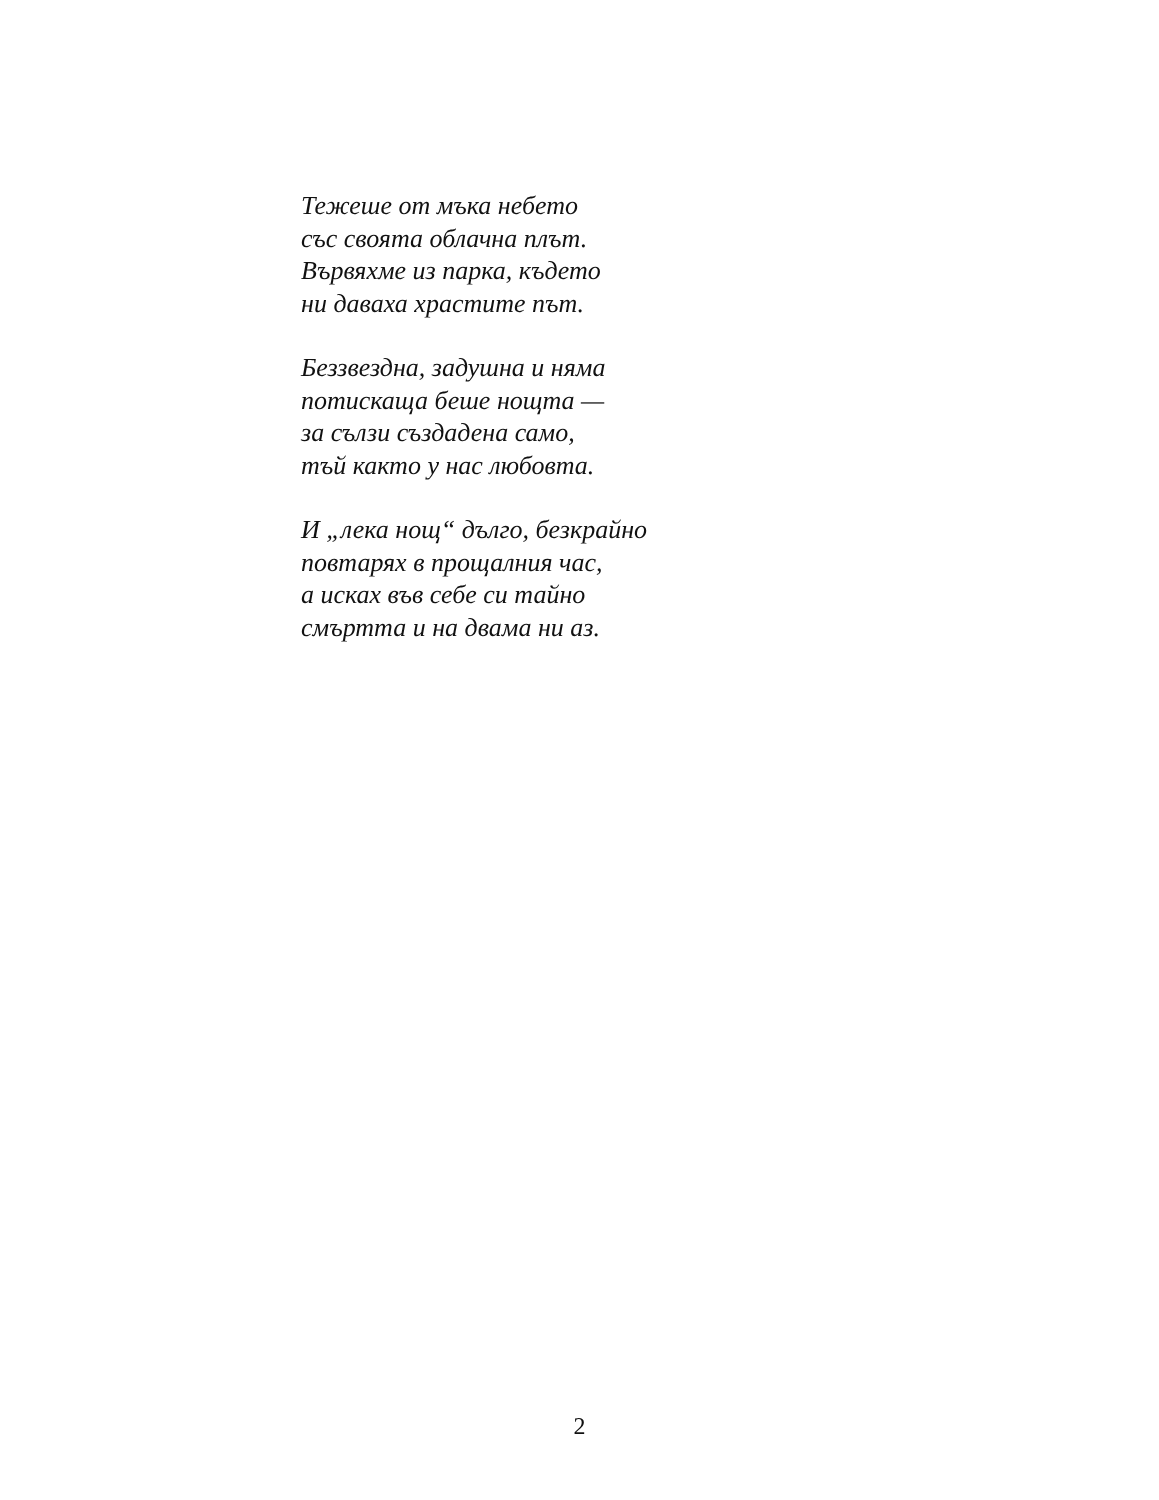Тежеше от мъка небето
със своята облачна плът.
Вървяхме из парка, където
ни даваха храстите път.
Беззвездна, задушна и няма
потискаща беше нощта —
за сълзи създадена само,
тъй както у нас любовта.
И „лека нощ“ дълго, безкрайно
повтарях в прощалния час,
а исках във себе си тайно
смъртта и на двама ни аз.
2